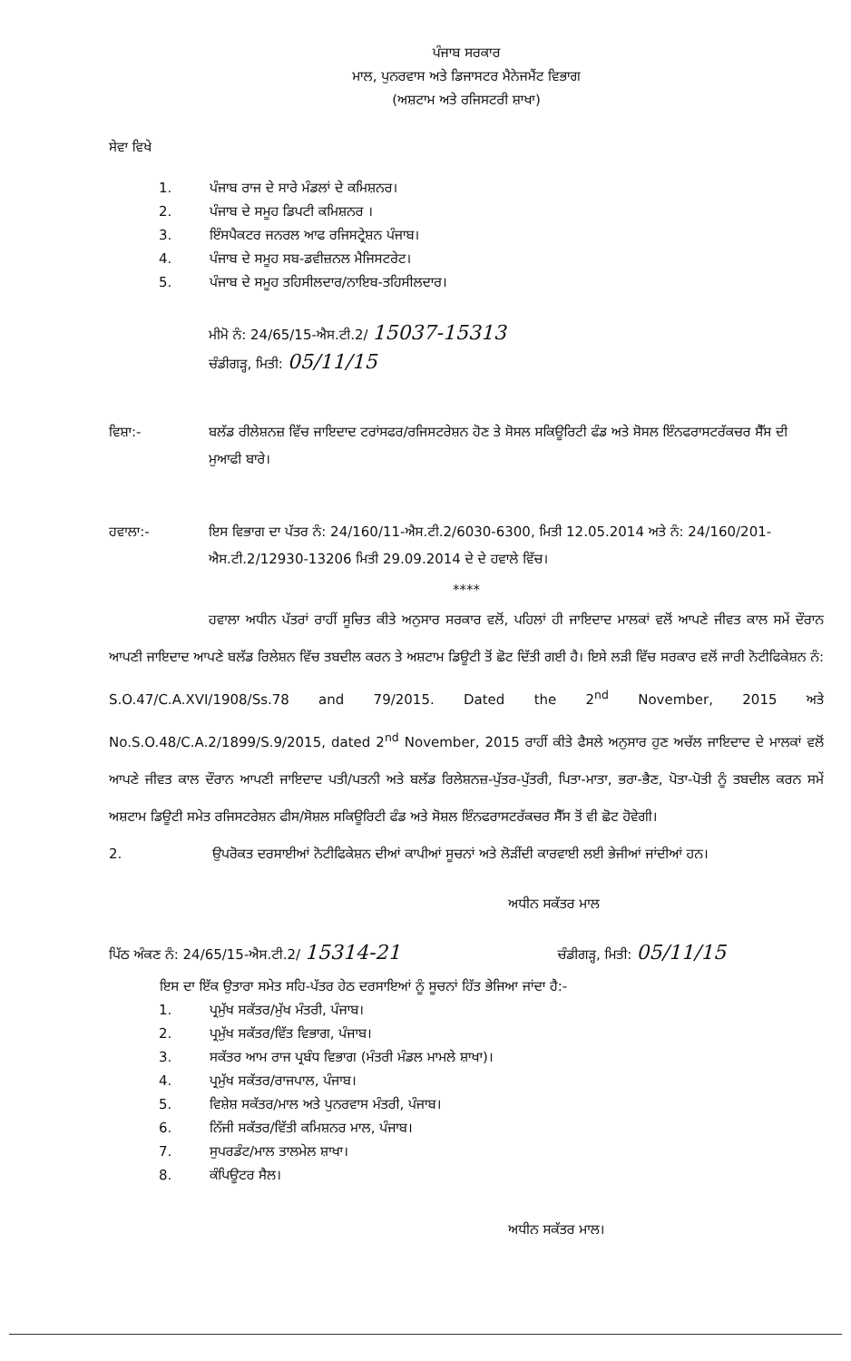ਪੰਜਾਬ ਸਰਕਾਰ
ਮਾਲ, ਪੁਨਰਵਾਸ ਅਤੇ ਡਿਜਾਸਟਰ ਮੈਨੇਜਮੈਂਟ ਵਿਭਾਗ
(ਅਸ਼ਟਾਮ ਅਤੇ ਰਜਿਸਟਰੀ ਸ਼ਾਖਾ)
ਸੇਵਾ ਵਿਖੇ
1. ਪੰਜਾਬ ਰਾਜ ਦੇ ਸਾਰੇ ਮੰਡਲਾਂ ਦੇ ਕਮਿਸ਼ਨਰ।
2. ਪੰਜਾਬ ਦੇ ਸਮੂਹ ਡਿਪਟੀ ਕਮਿਸ਼ਨਰ ।
3. ਇੰਸਪੈਕਟਰ ਜਨਰਲ ਆਫ ਰਜਿਸਟ੍ਰੇਸ਼ਨ ਪੰਜਾਬ।
4. ਪੰਜਾਬ ਦੇ ਸਮੂਹ ਸਬ-ਡਵੀਜ਼ਨਲ ਮੈਜਿਸਟਰੇਟ।
5. ਪੰਜਾਬ ਦੇ ਸਮੂਹ ਤਹਿਸੀਲਦਾਰ/ਨਾਇਬ-ਤਹਿਸੀਲਦਾਰ।
ਮੀਮੋ ਨੰ: 24/65/15-ਐਸ.ਟੀ.2/ 15037-15313
ਚੰਡੀਗੜ੍ਹ, ਮਿਤੀ: 05/11/15
ਵਿਸ਼ਾ:- ਬਲੱਡ ਰੀਲੇਸ਼ਨਜ਼ ਵਿੱਚ ਜਾਇਦਾਦ ਟਰਾਂਸਫਰ/ਰਜਿਸਟਰੇਸ਼ਨ ਹੋਣ ਤੇ ਸੋਸਲ ਸਕਿਊਰਿਟੀ ਫੰਡ ਅਤੇ ਸੋਸਲ ਇੰਨਫਰਾਸਟਰੱਕਚਰ ਸੈੱਸ ਦੀ ਮੁਆਫੀ ਬਾਰੇ।
ਹਵਾਲਾ:- ਇਸ ਵਿਭਾਗ ਦਾ ਪੱਤਰ ਨੰ: 24/160/11-ਐਸ.ਟੀ.2/6030-6300, ਮਿਤੀ 12.05.2014 ਅਤੇ ਨੰ: 24/160/201-ਐਸ.ਟੀ.2/12930-13206 ਮਿਤੀ 29.09.2014 ਦੇ ਦੇ ਹਵਾਲੇ ਵਿੱਚ।
****
ਹਵਾਲਾ ਅਧੀਨ ਪੱਤਰਾਂ ਰਾਹੀਂ ਸੂਚਿਤ ਕੀਤੇ ਅਨੁਸਾਰ ਸਰਕਾਰ ਵਲੋਂ, ਪਹਿਲਾਂ ਹੀ ਜਾਇਦਾਦ ਮਾਲਕਾਂ ਵਲੋਂ ਆਪਣੇ ਜੀਵਤ ਕਾਲ ਸਮੇਂ ਦੌਰਾਨ ਆਪਣੀ ਜਾਇਦਾਦ ਆਪਣੇ ਬਲੱਡ ਰਿਲੇਸ਼ਨ ਵਿੱਚ ਤਬਦੀਲ ਕਰਨ ਤੇ ਅਸ਼ਟਾਮ ਡਿਊਟੀ ਤੋਂ ਛੋਟ ਦਿੱਤੀ ਗਈ ਹੈ। ਇਸੇ ਲੜੀ ਵਿੱਚ ਸਰਕਾਰ ਵਲੋਂ ਜਾਰੀ ਨੋਟੀਫਿਕੇਸ਼ਨ ਨੰ: S.O.47/C.A.XVI/1908/Ss.78 and 79/2015. Dated the 2<sup>nd</sup> November, 2015 ਅਤੇ No.S.O.48/C.A.2/1899/S.9/2015, dated 2<sup>nd</sup> November, 2015 ਰਾਹੀਂ ਕੀਤੇ ਫੈਸਲੇ ਅਨੁਸਾਰ ਹੁਣ ਅਚੱਲ ਜਾਇਦਾਦ ਦੇ ਮਾਲਕਾਂ ਵਲੋਂ ਆਪਣੇ ਜੀਵਤ ਕਾਲ ਦੌਰਾਨ ਆਪਣੀ ਜਾਇਦਾਦ ਪਤੀ/ਪਤਨੀ ਅਤੇ ਬਲੱਡ ਰਿਲੇਸ਼ਨਜ਼-ਪੁੱਤਰ-ਪੁੱਤਰੀ, ਪਿਤਾ-ਮਾਤਾ, ਭਰਾ-ਭੈਣ, ਪੋਤਾ-ਪੋਤੀ ਨੂੰ ਤਬਦੀਲ ਕਰਨ ਸਮੇਂ ਅਸ਼ਟਾਮ ਡਿਊਟੀ ਸਮੇਤ ਰਜਿਸਟਰੇਸ਼ਨ ਫੀਸ/ਸੋਸ਼ਲ ਸਕਿਊਰਿਟੀ ਫੰਡ ਅਤੇ ਸੋਸ਼ਲ ਇੰਨਫਰਾਸਟਰੱਕਚਰ ਸੈੱਸ ਤੋਂ ਵੀ ਛੋਟ ਹੋਵੇਗੀ।
2. ਉਪਰੋਕਤ ਦਰਸਾਈਆਂ ਨੋਟੀਫਿਕੇਸ਼ਨ ਦੀਆਂ ਕਾਪੀਆਂ ਸੂਚਨਾਂ ਅਤੇ ਲੋੜੀਂਦੀ ਕਾਰਵਾਈ ਲਈ ਭੇਜੀਆਂ ਜਾਂਦੀਆਂ ਹਨ।
ਅਧੀਨ ਸਕੱਤਰ ਮਾਲ
ਪਿੱਠ ਅੰਕਣ ਨੰ: 24/65/15-ਐਸ.ਟੀ.2/ 15314-21 ਚੰਡੀਗੜ੍ਹ, ਮਿਤੀ: 05/11/15
ਇਸ ਦਾ ਇੱਕ ਉਤਾਰਾ ਸਮੇਤ ਸਹਿ-ਪੱਤਰ ਹੇਠ ਦਰਸਾਇਆਂ ਨੂੰ ਸੂਚਨਾਂ ਹਿੱਤ ਭੇਜਿਆ ਜਾਂਦਾ ਹੈ:-
1. ਪ੍ਰਮੁੱਖ ਸਕੱਤਰ/ਮੁੱਖ ਮੰਤਰੀ, ਪੰਜਾਬ।
2. ਪ੍ਰਮੁੱਖ ਸਕੱਤਰ/ਵਿੱਤ ਵਿਭਾਗ, ਪੰਜਾਬ।
3. ਸਕੱਤਰ ਆਮ ਰਾਜ ਪ੍ਰਬੰਧ ਵਿਭਾਗ (ਮੰਤਰੀ ਮੰਡਲ ਮਾਮਲੇ ਸ਼ਾਖਾ)।
4. ਪ੍ਰਮੁੱਖ ਸਕੱਤਰ/ਰਾਜਪਾਲ, ਪੰਜਾਬ।
5. ਵਿਸ਼ੇਸ਼ ਸਕੱਤਰ/ਮਾਲ ਅਤੇ ਪੁਨਰਵਾਸ ਮੰਤਰੀ, ਪੰਜਾਬ।
6. ਨਿੱਜੀ ਸਕੱਤਰ/ਵਿੱਤੀ ਕਮਿਸ਼ਨਰ ਮਾਲ, ਪੰਜਾਬ।
7. ਸੁਪਰਡੰਟ/ਮਾਲ ਤਾਲਮੇਲ ਸ਼ਾਖਾ।
8. ਕੰਪਿਊਟਰ ਸੈਲ।
ਅਧੀਨ ਸਕੱਤਰ ਮਾਲ।